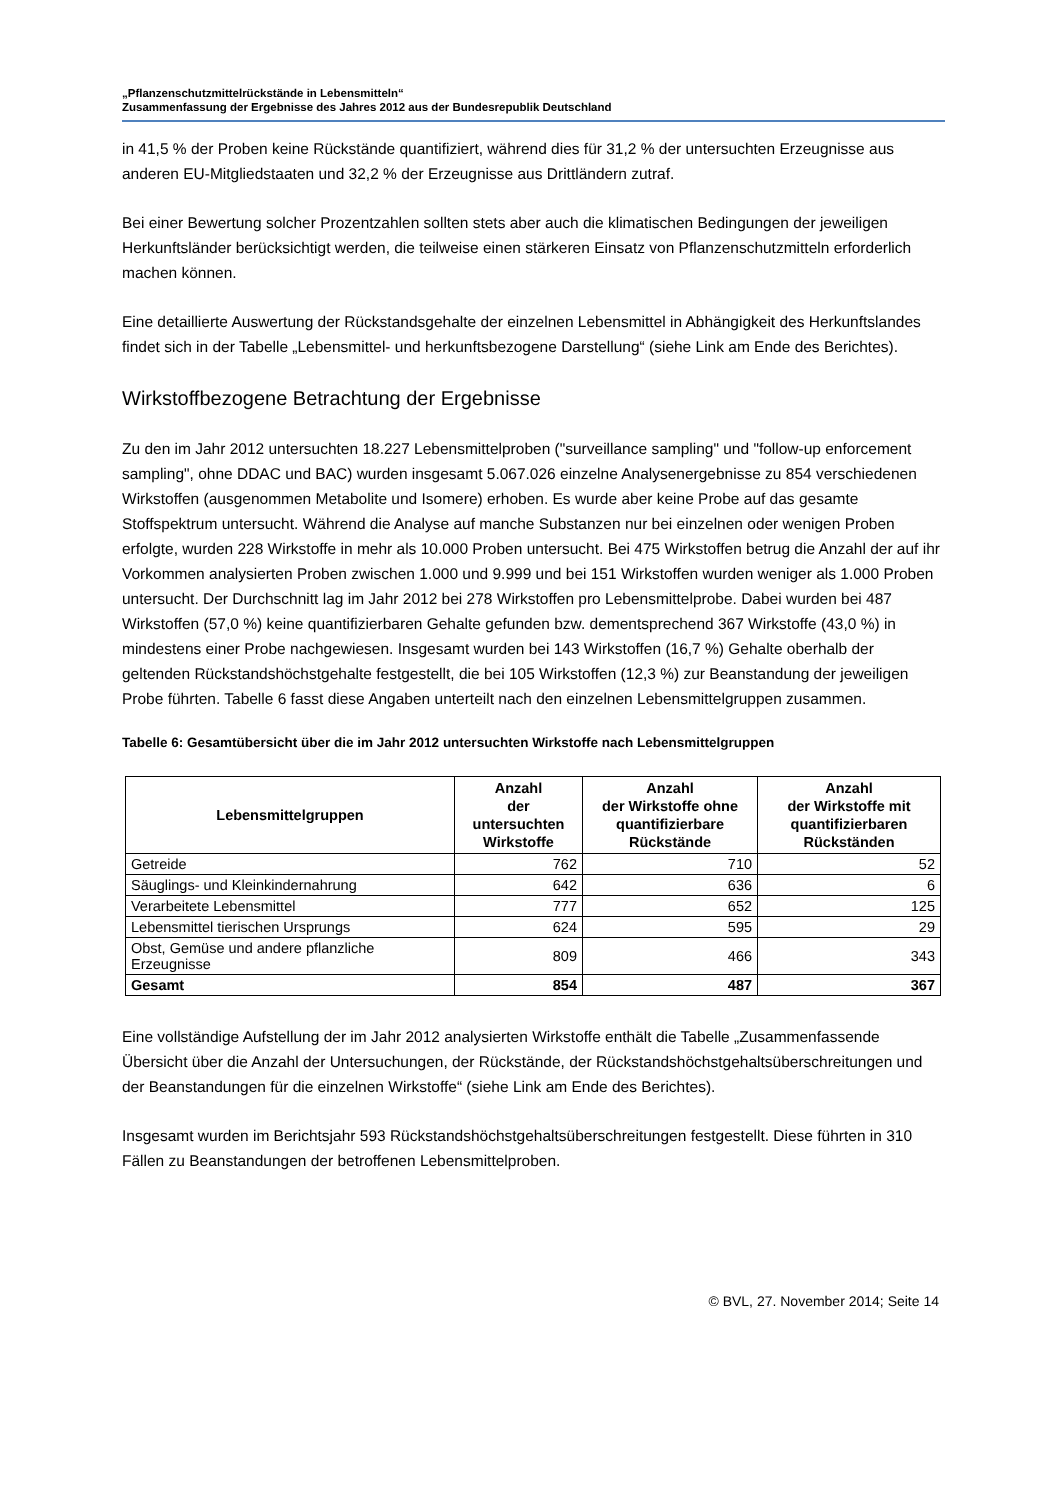„Pflanzenschutzmittelrückstände in Lebensmitteln“
Zusammenfassung der Ergebnisse des Jahres 2012 aus der Bundesrepublik Deutschland
in 41,5 % der Proben keine Rückstände quantifiziert, während dies für 31,2 % der untersuchten Erzeugnisse aus anderen EU-Mitgliedstaaten und 32,2 % der Erzeugnisse aus Drittländern zutraf.
Bei einer Bewertung solcher Prozentzahlen sollten stets aber auch die klimatischen Bedingungen der jeweiligen Herkunftsländer berücksichtigt werden, die teilweise einen stärkeren Einsatz von Pflanzenschutzmitteln erforderlich machen können.
Eine detaillierte Auswertung der Rückstandsgehalte der einzelnen Lebensmittel in Abhängigkeit des Herkunftslandes findet sich in der Tabelle „Lebensmittel- und herkunftsbezogene Darstellung“ (siehe Link am Ende des Berichtes).
Wirkstoffbezogene Betrachtung der Ergebnisse
Zu den im Jahr 2012 untersuchten 18.227 Lebensmittelproben ("surveillance sampling" und "follow-up enforcement sampling", ohne DDAC und BAC) wurden insgesamt 5.067.026 einzelne Analysenergebnisse zu 854 verschiedenen Wirkstoffen (ausgenommen Metabolite und Isomere) erhoben. Es wurde aber keine Probe auf das gesamte Stoffspektrum untersucht. Während die Analyse auf manche Substanzen nur bei einzelnen oder wenigen Proben erfolgte, wurden 228 Wirkstoffe in mehr als 10.000 Proben untersucht. Bei 475 Wirkstoffen betrug die Anzahl der auf ihr Vorkommen analysierten Proben zwischen 1.000 und 9.999 und bei 151 Wirkstoffen wurden weniger als 1.000 Proben untersucht. Der Durchschnitt lag im Jahr 2012 bei 278 Wirkstoffen pro Lebensmittelprobe. Dabei wurden bei 487 Wirkstoffen (57,0 %) keine quantifizierbaren Gehalte gefunden bzw. dementsprechend 367 Wirkstoffe (43,0 %) in mindestens einer Probe nachgewiesen. Insgesamt wurden bei 143 Wirkstoffen (16,7 %) Gehalte oberhalb der geltenden Rückstandshöchstgehalte festgestellt, die bei 105 Wirkstoffen (12,3 %) zur Beanstandung der jeweiligen Probe führten. Tabelle 6 fasst diese Angaben unterteilt nach den einzelnen Lebensmittelgruppen zusammen.
Tabelle 6: Gesamtübersicht über die im Jahr 2012 untersuchten Wirkstoffe nach Lebensmittelgruppen
| Lebensmittelgruppen | Anzahl der untersuchten Wirkstoffe | Anzahl der Wirkstoffe ohne quantifizierbare Rückstände | Anzahl der Wirkstoffe mit quantifizierbaren Rückständen |
| --- | --- | --- | --- |
| Getreide | 762 | 710 | 52 |
| Säuglings- und Kleinkindernahrung | 642 | 636 | 6 |
| Verarbeitete Lebensmittel | 777 | 652 | 125 |
| Lebensmittel tierischen Ursprungs | 624 | 595 | 29 |
| Obst, Gemüse und andere pflanzliche Erzeugnisse | 809 | 466 | 343 |
| Gesamt | 854 | 487 | 367 |
Eine vollständige Aufstellung der im Jahr 2012 analysierten Wirkstoffe enthält die Tabelle „Zusammenfassende Übersicht über die Anzahl der Untersuchungen, der Rückstände, der Rückstandshöchstgehaltsüberschreitungen und der Beanstandungen für die einzelnen Wirkstoffe“ (siehe Link am Ende des Berichtes).
Insgesamt wurden im Berichtsjahr 593 Rückstandshöchstgehaltsüberschreitungen festgestellt. Diese führten in 310 Fällen zu Beanstandungen der betroffenen Lebensmittelproben.
© BVL, 27. November 2014; Seite 14